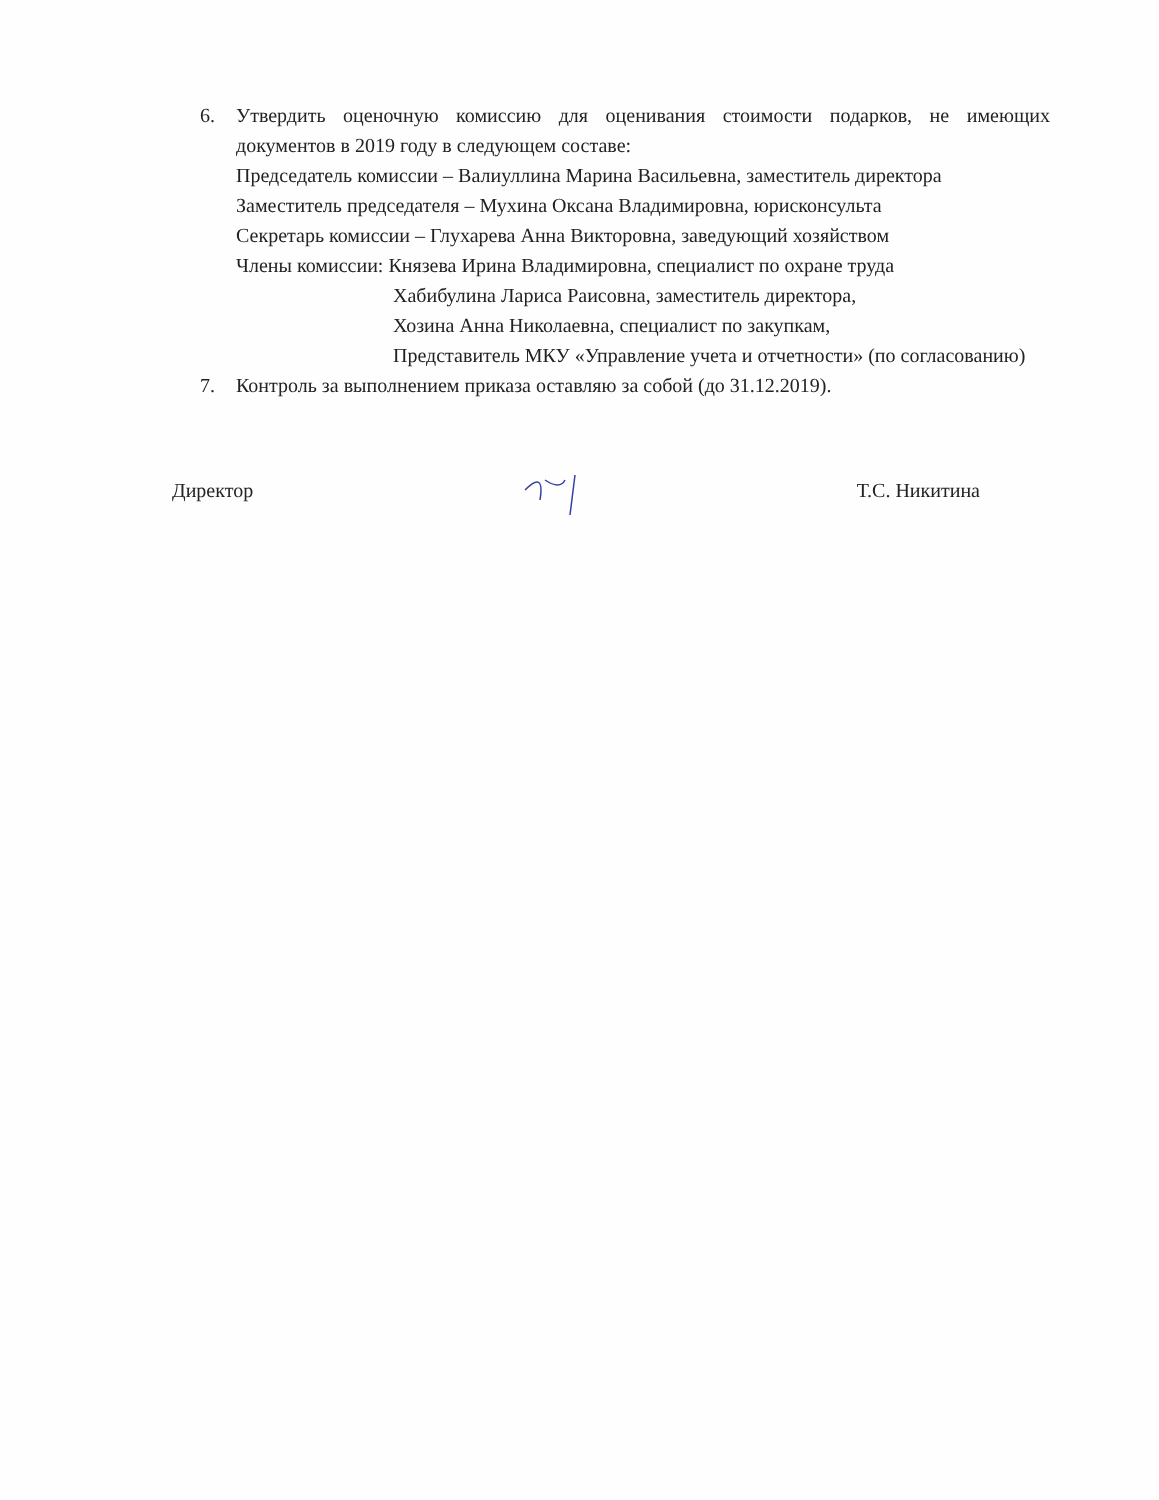6. Утвердить оценочную комиссию для оценивания стоимости подарков, не имеющих документов в 2019 году в следующем составе:
Председатель комиссии – Валиуллина Марина Васильевна, заместитель директора
Заместитель председателя – Мухина Оксана Владимировна, юрисконсульта
Секретарь комиссии – Глухарева Анна Викторовна, заведующий хозяйством
Члены комиссии: Князева Ирина Владимировна, специалист по охране труда
Хабибулина Лариса Раисовна, заместитель директора,
Хозина Анна Николаевна, специалист по закупкам,
Представитель МКУ «Управление учета и отчетности» (по согласованию)
7. Контроль за выполнением приказа оставляю за собой (до 31.12.2019).
Директор Т.С. Никитина